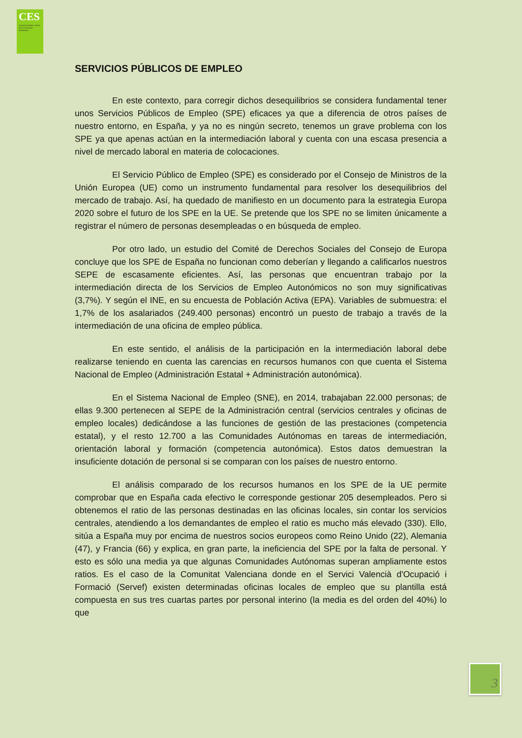CES
Comité Econòmic Social de la Comunitat Valenciana
SERVICIOS PÚBLICOS DE EMPLEO
En este contexto, para corregir dichos desequilibrios se considera fundamental tener unos Servicios Públicos de Empleo (SPE) eficaces ya que a diferencia de otros países de nuestro entorno, en España, y ya no es ningún secreto, tenemos un grave problema con los SPE ya que apenas actúan en la intermediación laboral y cuenta con una escasa presencia a nivel de mercado laboral en materia de colocaciones.
El Servicio Público de Empleo (SPE) es considerado por el Consejo de Ministros de la Unión Europea (UE) como un instrumento fundamental para resolver los desequilibrios del mercado de trabajo. Así, ha quedado de manifiesto en un documento para la estrategia Europa 2020 sobre el futuro de los SPE en la UE. Se pretende que los SPE no se limiten únicamente a registrar el número de personas desempleadas o en búsqueda de empleo.
Por otro lado, un estudio del Comité de Derechos Sociales del Consejo de Europa concluye que los SPE de España no funcionan como deberían y llegando a calificarlos nuestros SEPE de escasamente eficientes. Así, las personas que encuentran trabajo por la intermediación directa de los Servicios de Empleo Autonómicos no son muy significativas (3,7%). Y según el INE, en su encuesta de Población Activa (EPA). Variables de submuestra: el 1,7% de los asalariados (249.400 personas) encontró un puesto de trabajo a través de la intermediación de una oficina de empleo pública.
En este sentido, el análisis de la participación en la intermediación laboral debe realizarse teniendo en cuenta las carencias en recursos humanos con que cuenta el Sistema Nacional de Empleo (Administración Estatal + Administración autonómica).
En el Sistema Nacional de Empleo (SNE), en 2014, trabajaban 22.000 personas; de ellas 9.300 pertenecen al SEPE de la Administración central (servicios centrales y oficinas de empleo locales) dedicándose a las funciones de gestión de las prestaciones (competencia estatal), y el resto 12.700 a las Comunidades Autónomas en tareas de intermediación, orientación laboral y formación (competencia autonómica). Estos datos demuestran la insuficiente dotación de personal si se comparan con los países de nuestro entorno.
El análisis comparado de los recursos humanos en los SPE de la UE permite comprobar que en España cada efectivo le corresponde gestionar 205 desempleados. Pero si obtenemos el ratio de las personas destinadas en las oficinas locales, sin contar los servicios centrales, atendiendo a los demandantes de empleo el ratio es mucho más elevado (330). Ello, sitúa a España muy por encima de nuestros socios europeos como Reino Unido (22), Alemania (47), y Francia (66) y explica, en gran parte, la ineficiencia del SPE por la falta de personal. Y esto es sólo una media ya que algunas Comunidades Autónomas superan ampliamente estos ratios. Es el caso de la Comunitat Valenciana donde en el Servici Valencià d'Ocupació i Formació (Servef) existen determinadas oficinas locales de empleo que su plantilla está compuesta en sus tres cuartas partes por personal interino (la media es del orden del 40%) lo que
3